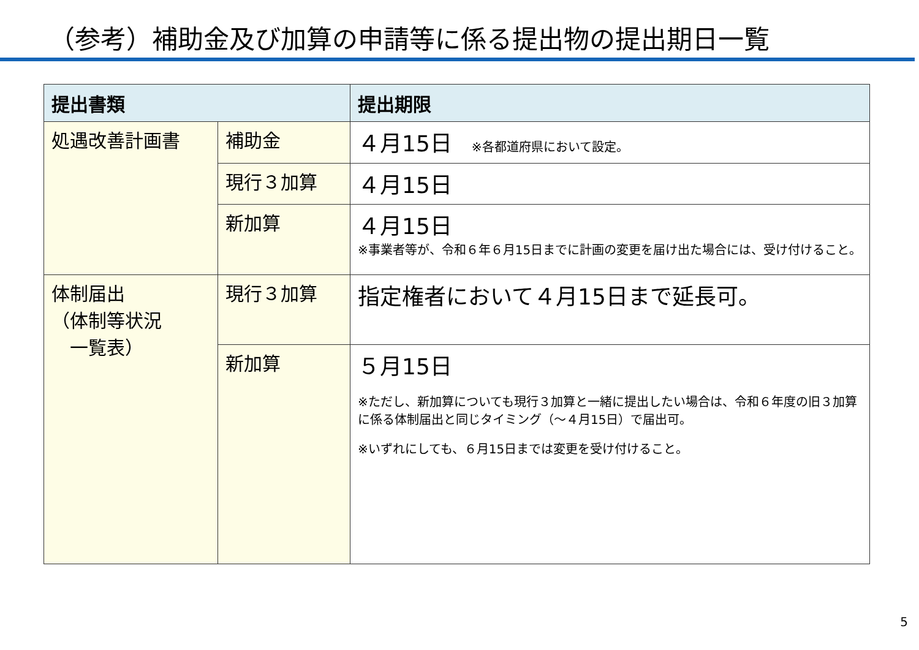（参考）補助金及び加算の申請等に係る提出物の提出期日一覧
| 提出書類 | | 提出期限 |
| --- | --- | --- |
| 処遇改善計画書 | 補助金 | ４月15日 ※各都道府県において設定。 |
| | 現行３加算 | ４月15日 |
| | 新加算 | ４月15日 ※事業者等が、令和６年６月15日までに計画の変更を届け出た場合には、受け付けること。 |
| 体制届出 （体制等状況 一覧表） | 現行３加算 | 指定権者において４月15日まで延長可。 |
| | 新加算 | ５月15日 ※ただし、新加算についても現行３加算と一緒に提出したい場合は、令和６年度の旧３加算に係る体制届出と同じタイミング（～４月15日）で届出可。 ※いずれにしても、６月15日までは変更を受け付けること。 |
5